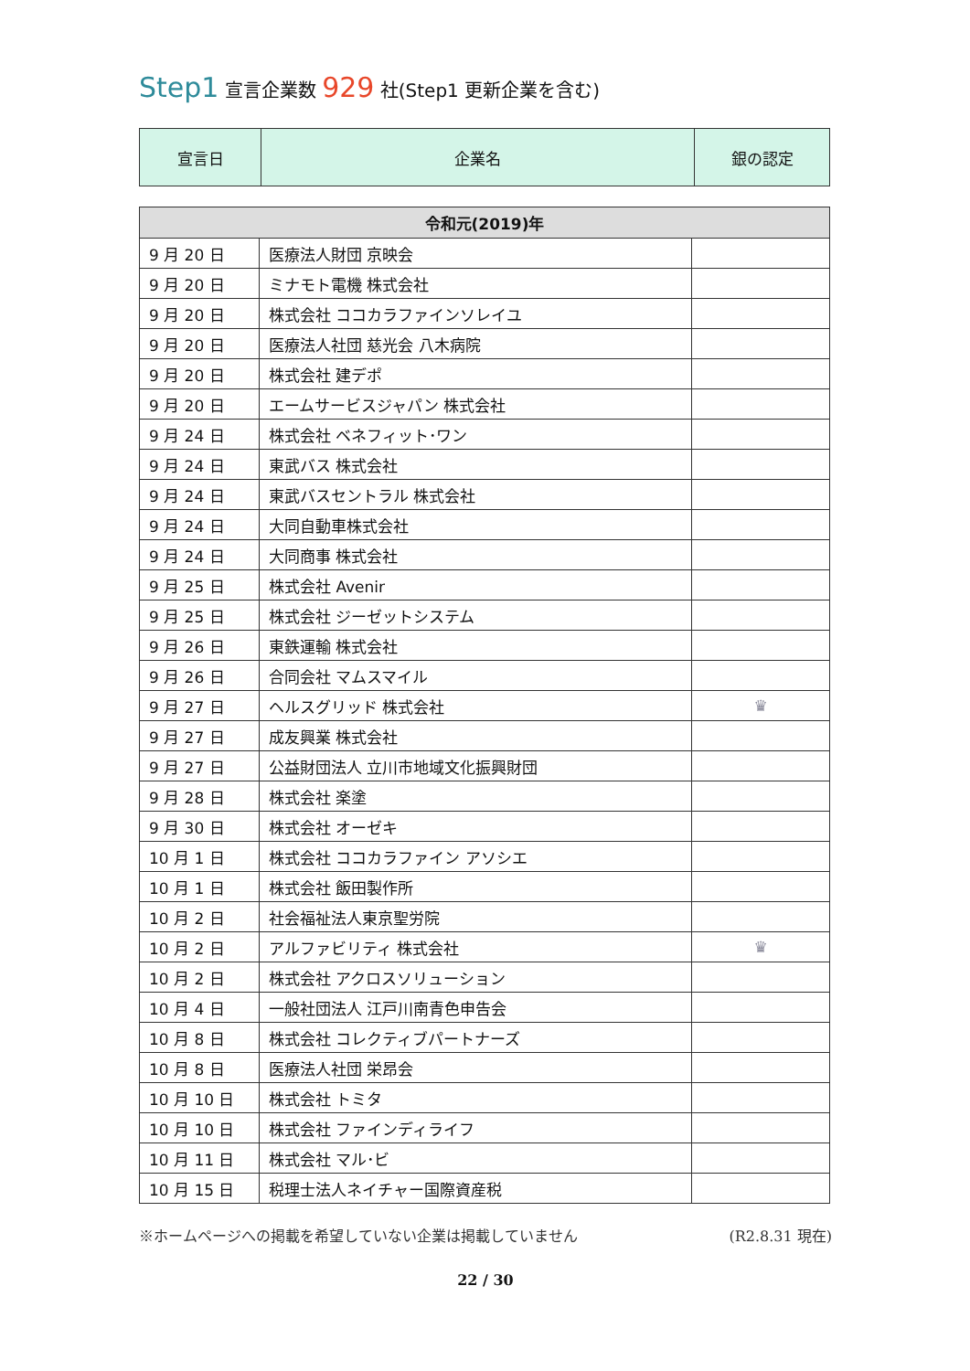Step1 宣言企業数 929 社(Step1 更新企業を含む)
| 宣言日 | 企業名 | 銀の認定 |
| 令和元(2019)年 | | |
| --- | --- | --- |
| 9 月 20 日 | 医療法人財団 京映会 | |
| 9 月 20 日 | ミナモト電機 株式会社 | |
| 9 月 20 日 | 株式会社 ココカラファインソレイユ | |
| 9 月 20 日 | 医療法人社団 慈光会 八木病院 | |
| 9 月 20 日 | 株式会社 建デポ | |
| 9 月 20 日 | エームサービスジャパン 株式会社 | |
| 9 月 24 日 | 株式会社 ベネフィット･ワン | |
| 9 月 24 日 | 東武バス 株式会社 | |
| 9 月 24 日 | 東武バスセントラル 株式会社 | |
| 9 月 24 日 | 大同自動車株式会社 | |
| 9 月 24 日 | 大同商事 株式会社 | |
| 9 月 25 日 | 株式会社 Avenir | |
| 9 月 25 日 | 株式会社 ジーゼットシステム | |
| 9 月 26 日 | 東鉄運輸 株式会社 | |
| 9 月 26 日 | 合同会社 マムスマイル | |
| 9 月 27 日 | ヘルスグリッド 株式会社 | ♛ |
| 9 月 27 日 | 成友興業 株式会社 | |
| 9 月 27 日 | 公益財団法人 立川市地域文化振興財団 | |
| 9 月 28 日 | 株式会社 楽塗 | |
| 9 月 30 日 | 株式会社 オーゼキ | |
| 10 月 1 日 | 株式会社 ココカラファイン アソシエ | |
| 10 月 1 日 | 株式会社 飯田製作所 | |
| 10 月 2 日 | 社会福祉法人東京聖労院 | |
| 10 月 2 日 | アルファビリティ 株式会社 | ♛ |
| 10 月 2 日 | 株式会社 アクロスソリューション | |
| 10 月 4 日 | 一般社団法人 江戸川南青色申告会 | |
| 10 月 8 日 | 株式会社 コレクティブパートナーズ | |
| 10 月 8 日 | 医療法人社団 栄昂会 | |
| 10 月 10 日 | 株式会社 トミタ | |
| 10 月 10 日 | 株式会社 ファインディライフ | |
| 10 月 11 日 | 株式会社 マル･ビ | |
| 10 月 15 日 | 税理士法人ネイチャー国際資産税 | |
※ホームページへの掲載を希望していない企業は掲載していません (R2.8.31 現在)
22 / 30